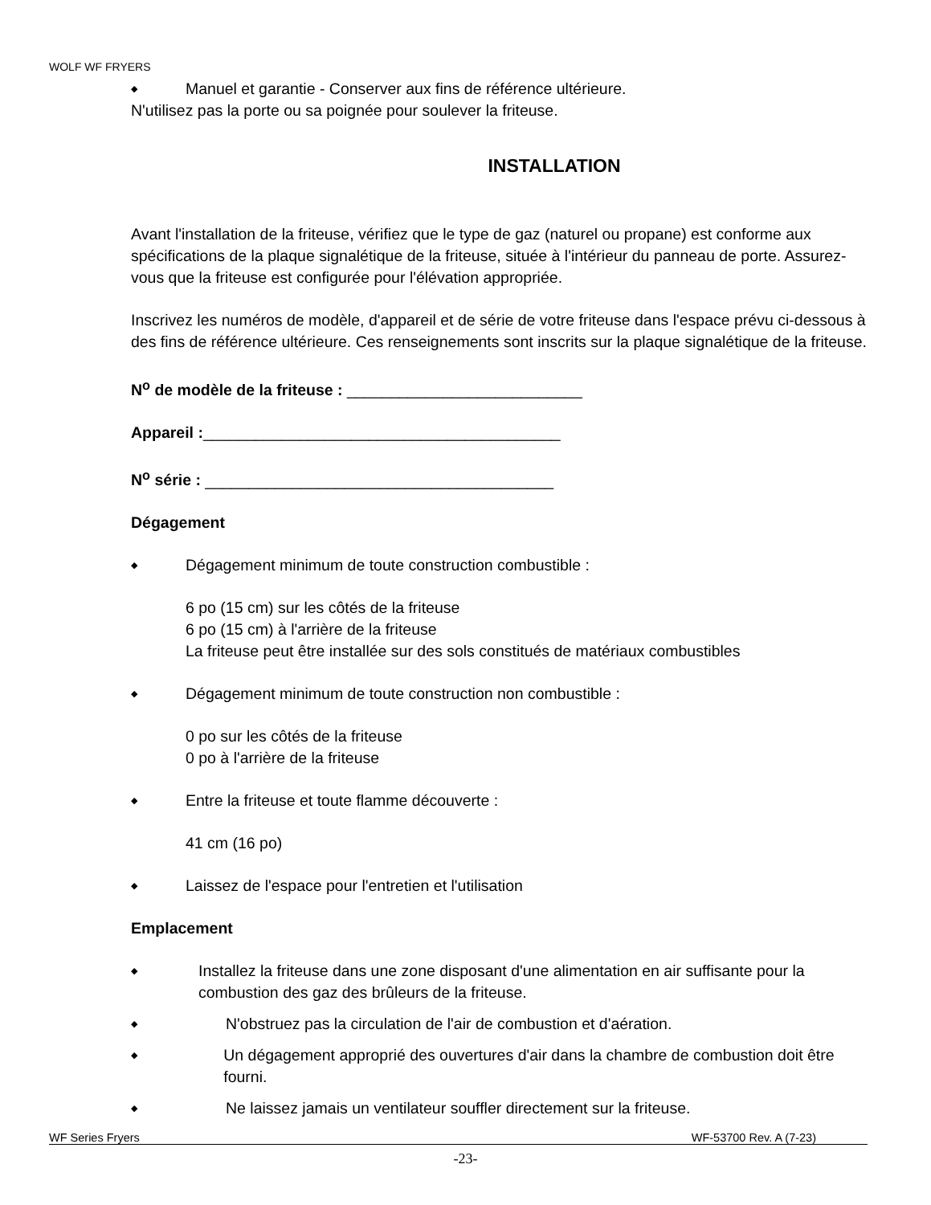WOLF WF FRYERS
◆ Manuel et garantie - Conserver aux fins de référence ultérieure.
N'utilisez pas la porte ou sa poignée pour soulever la friteuse.
INSTALLATION
Avant l'installation de la friteuse, vérifiez que le type de gaz (naturel ou propane) est conforme aux spécifications de la plaque signalétique de la friteuse, située à l'intérieur du panneau de porte. Assurez-vous que la friteuse est configurée pour l'élévation appropriée.
Inscrivez les numéros de modèle, d'appareil et de série de votre friteuse dans l'espace prévu ci-dessous à des fins de référence ultérieure. Ces renseignements sont inscrits sur la plaque signalétique de la friteuse.
N<sup>o</sup> de modèle de la friteuse : ___________________________
Appareil :_________________________________________
N<sup>o</sup> série : ________________________________________
Dégagement
◆ Dégagement minimum de toute construction combustible :
6 po (15 cm) sur les côtés de la friteuse
6 po (15 cm) à l'arrière de la friteuse
La friteuse peut être installée sur des sols constitués de matériaux combustibles
◆ Dégagement minimum de toute construction non combustible :
0 po sur les côtés de la friteuse
0 po à l'arrière de la friteuse
◆ Entre la friteuse et toute flamme découverte :
41 cm (16 po)
◆ Laissez de l'espace pour l'entretien et l'utilisation
Emplacement
◆ Installez la friteuse dans une zone disposant d'une alimentation en air suffisante pour la combustion des gaz des brûleurs de la friteuse.
◆ N'obstruez pas la circulation de l'air de combustion et d'aération.
◆ Un dégagement approprié des ouvertures d'air dans la chambre de combustion doit être fourni.
◆ Ne laissez jamais un ventilateur souffler directement sur la friteuse.
WF Series Fryers WF-53700 Rev. A (7-23)
-23-